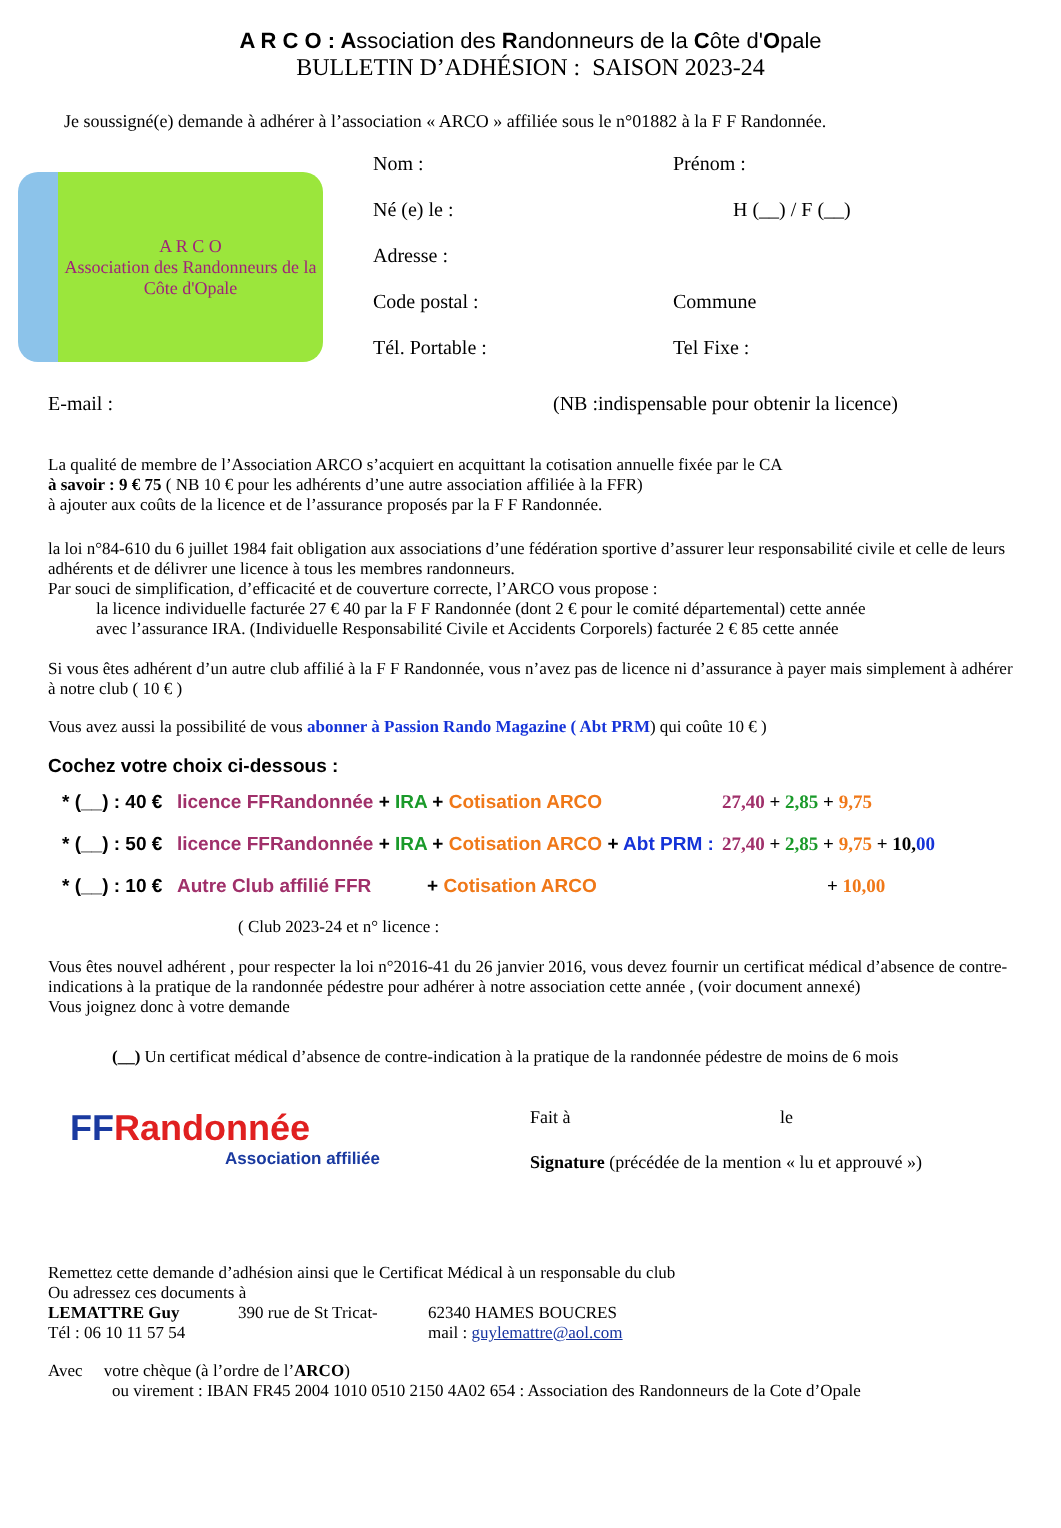A R C O : Association des Randonneurs de la Côte d'Opale
BULLETIN D’ADHÉSION : SAISON 2023-24
Je soussigné(e) demande à adhérer à l’association « ARCO » affiliée sous le n°01882 à la F F Randonnée.
A R C O
Association des Randonneurs de la Côte d'Opale
Nom : Prénom :
Né (e) le : H (__) / F (__)
Adresse :
Code postal : Commune
Tél. Portable : Tel Fixe :
E-mail : (NB :indispensable pour obtenir la licence)
La qualité de membre de l’Association ARCO s’acquiert en acquittant la cotisation annuelle fixée par le CA
à savoir : 9 € 75 ( NB 10 € pour les adhérents d’une autre association affiliée à la FFR)
à ajouter aux coûts de la licence et de l’assurance proposés par la F F Randonnée.
la loi n°84-610 du 6 juillet 1984 fait obligation aux associations d’une fédération sportive d’assurer leur responsabilité civile et celle de leurs adhérents et de délivrer une licence à tous les membres randonneurs.
Par souci de simplification, d’efficacité et de couverture correcte, l’ARCO vous propose :
la licence individuelle facturée 27 € 40 par la F F Randonnée (dont 2 € pour le comité départemental) cette année
avec l’assurance IRA. (Individuelle Responsabilité Civile et Accidents Corporels) facturée 2 € 85 cette année
Si vous êtes adhérent d’un autre club affilié à la F F Randonnée, vous n’avez pas de licence ni d’assurance à payer mais simplement à adhérer à notre club ( 10 € )
Vous avez aussi la possibilité de vous abonner à Passion Rando Magazine ( Abt PRM) qui coûte 10 € )
Cochez votre choix ci-dessous :
* (__) : 40 € licence FFRandonnée + IRA + Cotisation ARCO 27,40 + 2,85 + 9,75
* (__) : 50 € licence FFRandonnée + IRA + Cotisation ARCO + Abt PRM : 27,40 + 2,85 + 9,75 + 10,00
* (__) : 10 € Autre Club affilié FFR + Cotisation ARCO + 10,00
( Club 2023-24 et n° licence :
Vous êtes nouvel adhérent , pour respecter la loi n°2016-41 du 26 janvier 2016, vous devez fournir un certificat médical d’absence de contre-indications à la pratique de la randonnée pédestre pour adhérer à notre association cette année , (voir document annexé)
Vous joignez donc à votre demande
(__) Un certificat médical d’absence de contre-indication à la pratique de la randonnée pédestre de moins de 6 mois
FFRandonnée
Association affiliée
Fait à le
Signature (précédée de la mention « lu et approuvé »)
Remettez cette demande d’adhésion ainsi que le Certificat Médical à un responsable du club
Ou adressez ces documents à
LEMATTRE Guy 390 rue de St Tricat- 62340 HAMES BOUCRES
Tél : 06 10 11 57 54 mail : guylemattre@aol.com
Avec votre chèque (à l’ordre de l’ARCO)
ou virement : IBAN FR45 2004 1010 0510 2150 4A02 654 : Association des Randonneurs de la Cote d’Opale